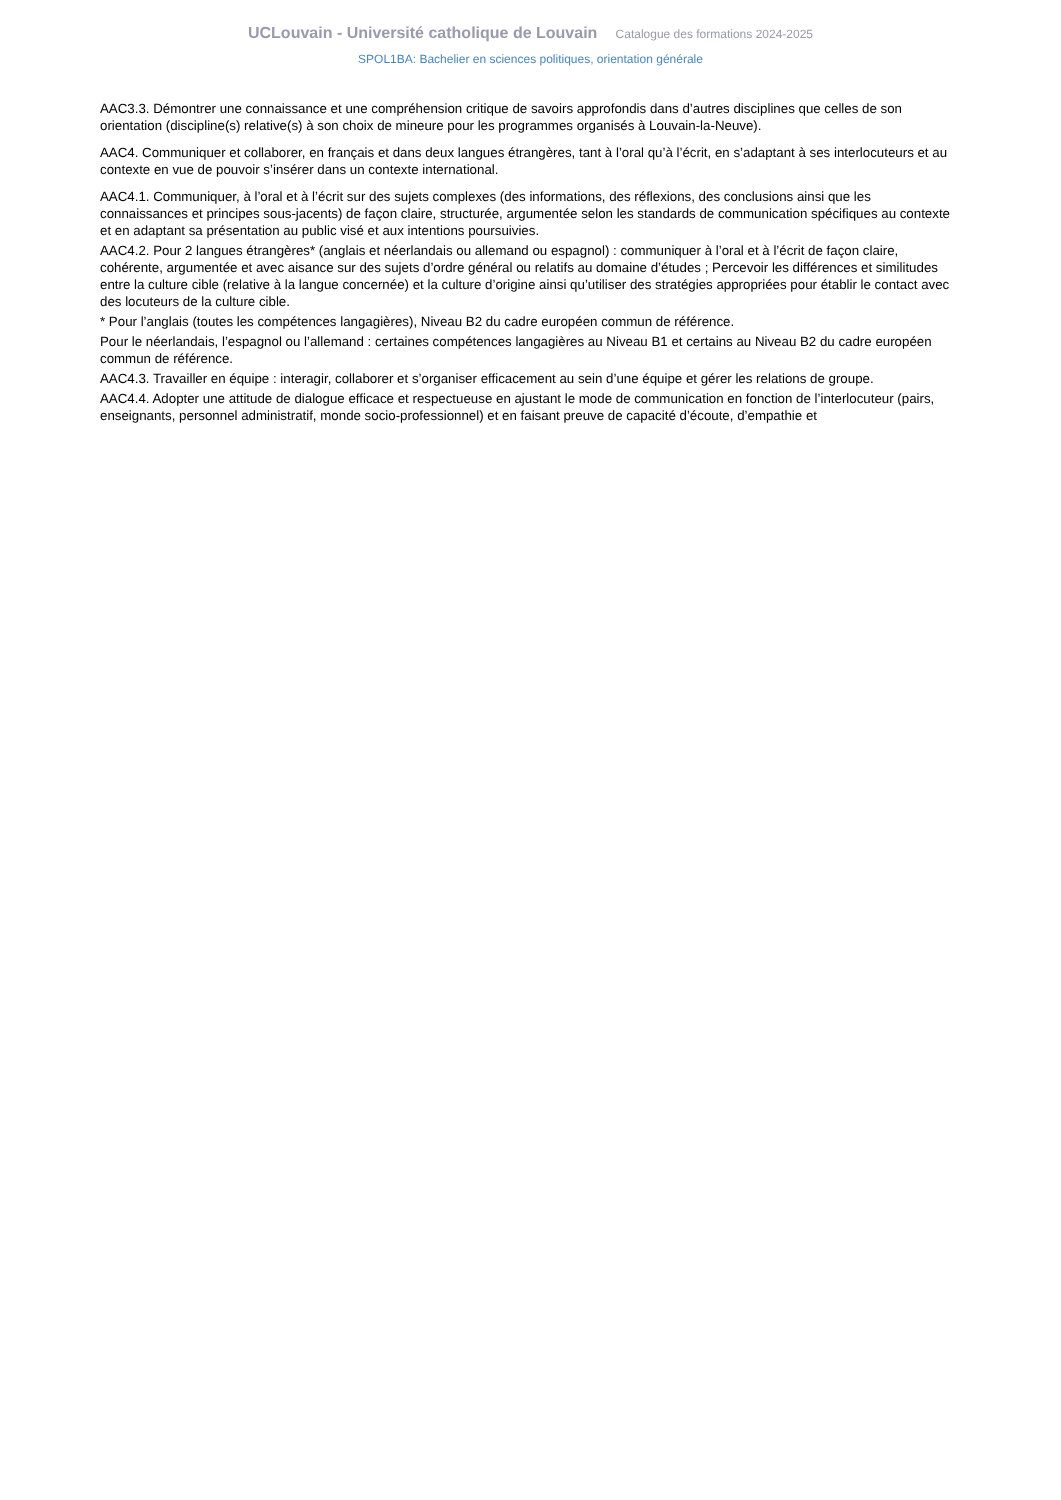UCLouvain - Université catholique de Louvain Catalogue des formations 2024-2025
SPOL1BA: Bachelier en sciences politiques, orientation générale
AAC3.3. Démontrer une connaissance et une compréhension critique de savoirs approfondis dans d’autres disciplines que celles de son orientation (discipline(s) relative(s) à son choix de mineure pour les programmes organisés à Louvain-la-Neuve).
AAC4. Communiquer et collaborer, en français et dans deux langues étrangères, tant à l’oral qu’à l’écrit, en s’adaptant à ses interlocuteurs et au contexte en vue de pouvoir s’insérer dans un contexte international.
AAC4.1. Communiquer, à l’oral et à l’écrit sur des sujets complexes (des informations, des réflexions, des conclusions ainsi que les connaissances et principes sous-jacents) de façon claire, structurée, argumentée selon les standards de communication spécifiques au contexte et en adaptant sa présentation au public visé et aux intentions poursuivies.
AAC4.2. Pour 2 langues étrangères* (anglais et néerlandais ou allemand ou espagnol) : communiquer à l’oral et à l’écrit de façon claire, cohérente, argumentée et avec aisance sur des sujets d’ordre général ou relatifs au domaine d’études ; Percevoir les différences et similitudes entre la culture cible (relative à la langue concernée) et la culture d’origine ainsi qu’utiliser des stratégies appropriées pour établir le contact avec des locuteurs de la culture cible.
* Pour l’anglais (toutes les compétences langagières), Niveau B2 du cadre européen commun de référence.
Pour le néerlandais, l’espagnol ou l’allemand : certaines compétences langagières au Niveau B1 et certains au Niveau B2 du cadre européen commun de référence.
AAC4.3. Travailler en équipe : interagir, collaborer et s’organiser efficacement au sein d’une équipe et gérer les relations de groupe.
AAC4.4. Adopter une attitude de dialogue efficace et respectueuse en ajustant le mode de communication en fonction de l’interlocuteur (pairs, enseignants, personnel administratif, monde socio-professionnel) et en faisant preuve de capacité d’écoute, d’empathie et